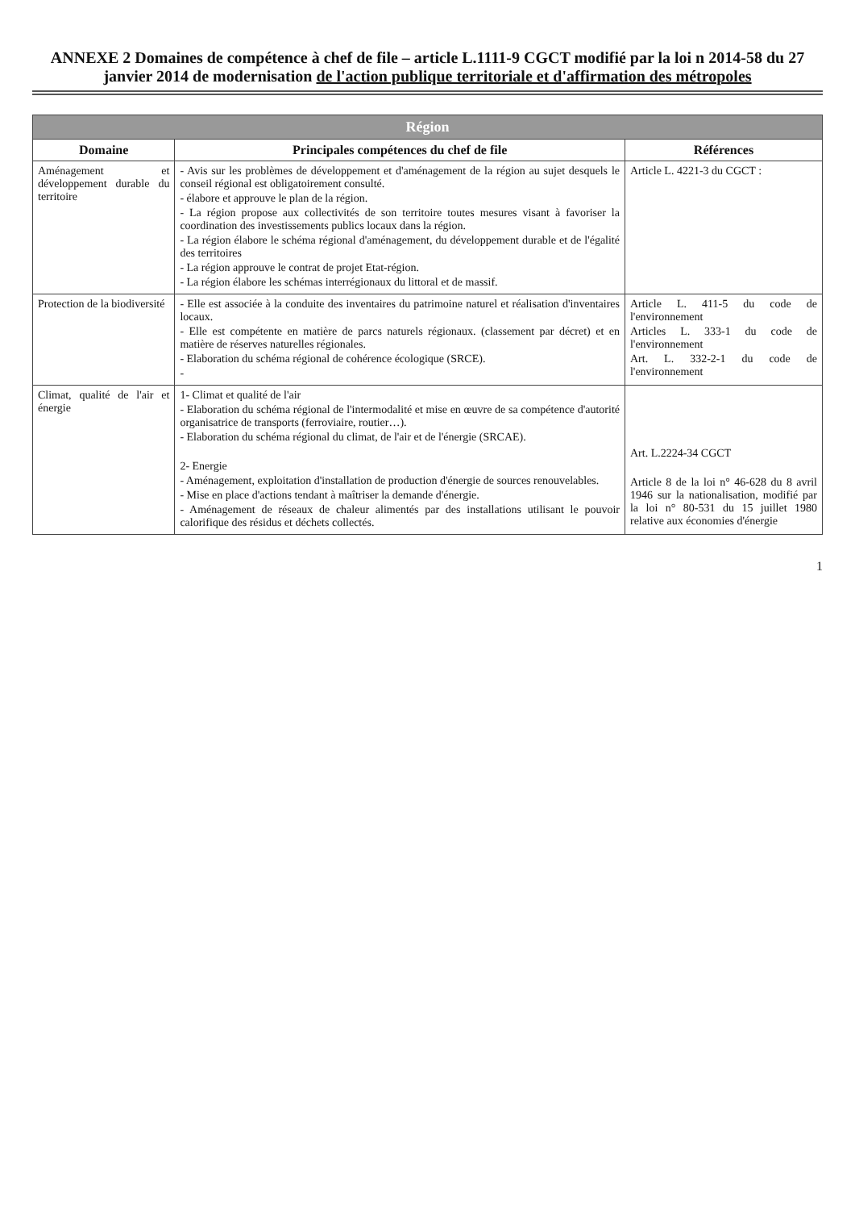ANNEXE 2 Domaines de compétence à chef de file – article L.1111-9 CGCT modifié par la loi n 2014-58 du 27 janvier 2014 de modernisation de l'action publique territoriale et d'affirmation des métropoles
| Région | | |
| --- | --- | --- |
| Domaine | Principales compétences du chef de file | Références |
| Aménagement et développement durable du territoire | - Avis sur les problèmes de développement et d'aménagement de la région au sujet desquels le conseil régional est obligatoirement consulté. - élabore et approuve le plan de la région. - La région propose aux collectivités de son territoire toutes mesures visant à favoriser la coordination des investissements publics locaux dans la région. - La région élabore le schéma régional d'aménagement, du développement durable et de l'égalité des territoires - La région approuve le contrat de projet Etat-région. - La région élabore les schémas interrégionaux du littoral et de massif. | Article L. 4221-3 du CGCT : |
| Protection de la biodiversité | - Elle est associée à la conduite des inventaires du patrimoine naturel et réalisation d'inventaires locaux. - Elle est compétente en matière de parcs naturels régionaux. (classement par décret) et en matière de réserves naturelles régionales. - Elaboration du schéma régional de cohérence écologique (SRCE). - | Article L. 411-5 du code de l'environnement Articles L. 333-1 du code de l'environnement Art. L. 332-2-1 du code de l'environnement |
| Climat, qualité de l'air et énergie | 1- Climat et qualité de l'air - Elaboration du schéma régional de l'intermodalité et mise en œuvre de sa compétence d'autorité organisatrice de transports (ferroviaire, routier…). - Elaboration du schéma régional du climat, de l'air et de l'énergie (SRCAE). 2- Energie - Aménagement, exploitation d'installation de production d'énergie de sources renouvelables. - Mise en place d'actions tendant à maîtriser la demande d'énergie. - Aménagement de réseaux de chaleur alimentés par des installations utilisant le pouvoir calorifique des résidus et déchets collectés. | Art. L.2224-34 CGCT Article 8 de la loi n° 46-628 du 8 avril 1946 sur la nationalisation, modifié par la loi n° 80-531 du 15 juillet 1980 relative aux économies d'énergie |
1